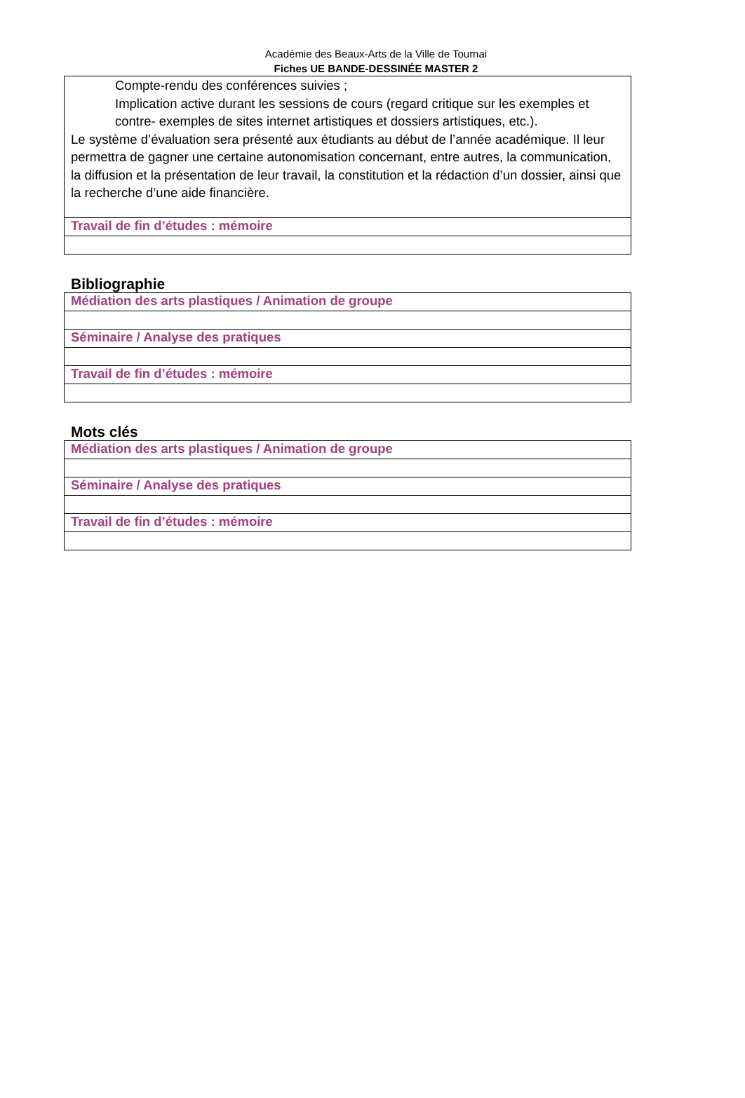Académie des Beaux-Arts de la Ville de Tournai
Fiches UE BANDE-DESSINÉE MASTER 2
| Compte-rendu des conférences suivies ; Implication active durant les sessions de cours (regard critique sur les exemples et contre- exemples de sites internet artistiques et dossiers artistiques, etc.). Le système d’évaluation sera présenté aux étudiants au début de l’année académique. Il leur permettra de gagner une certaine autonomisation concernant, entre autres, la communication, la diffusion et la présentation de leur travail, la constitution et la rédaction d’un dossier, ainsi que la recherche d’une aide financière. |
| Travail de fin d’études : mémoire |
Bibliographie
| Médiation des arts plastiques / Animation de groupe |
| Séminaire / Analyse des pratiques |
| Travail de fin d’études : mémoire |
Mots clés
| Médiation des arts plastiques / Animation de groupe |
| Séminaire / Analyse des pratiques |
| Travail de fin d’études : mémoire |